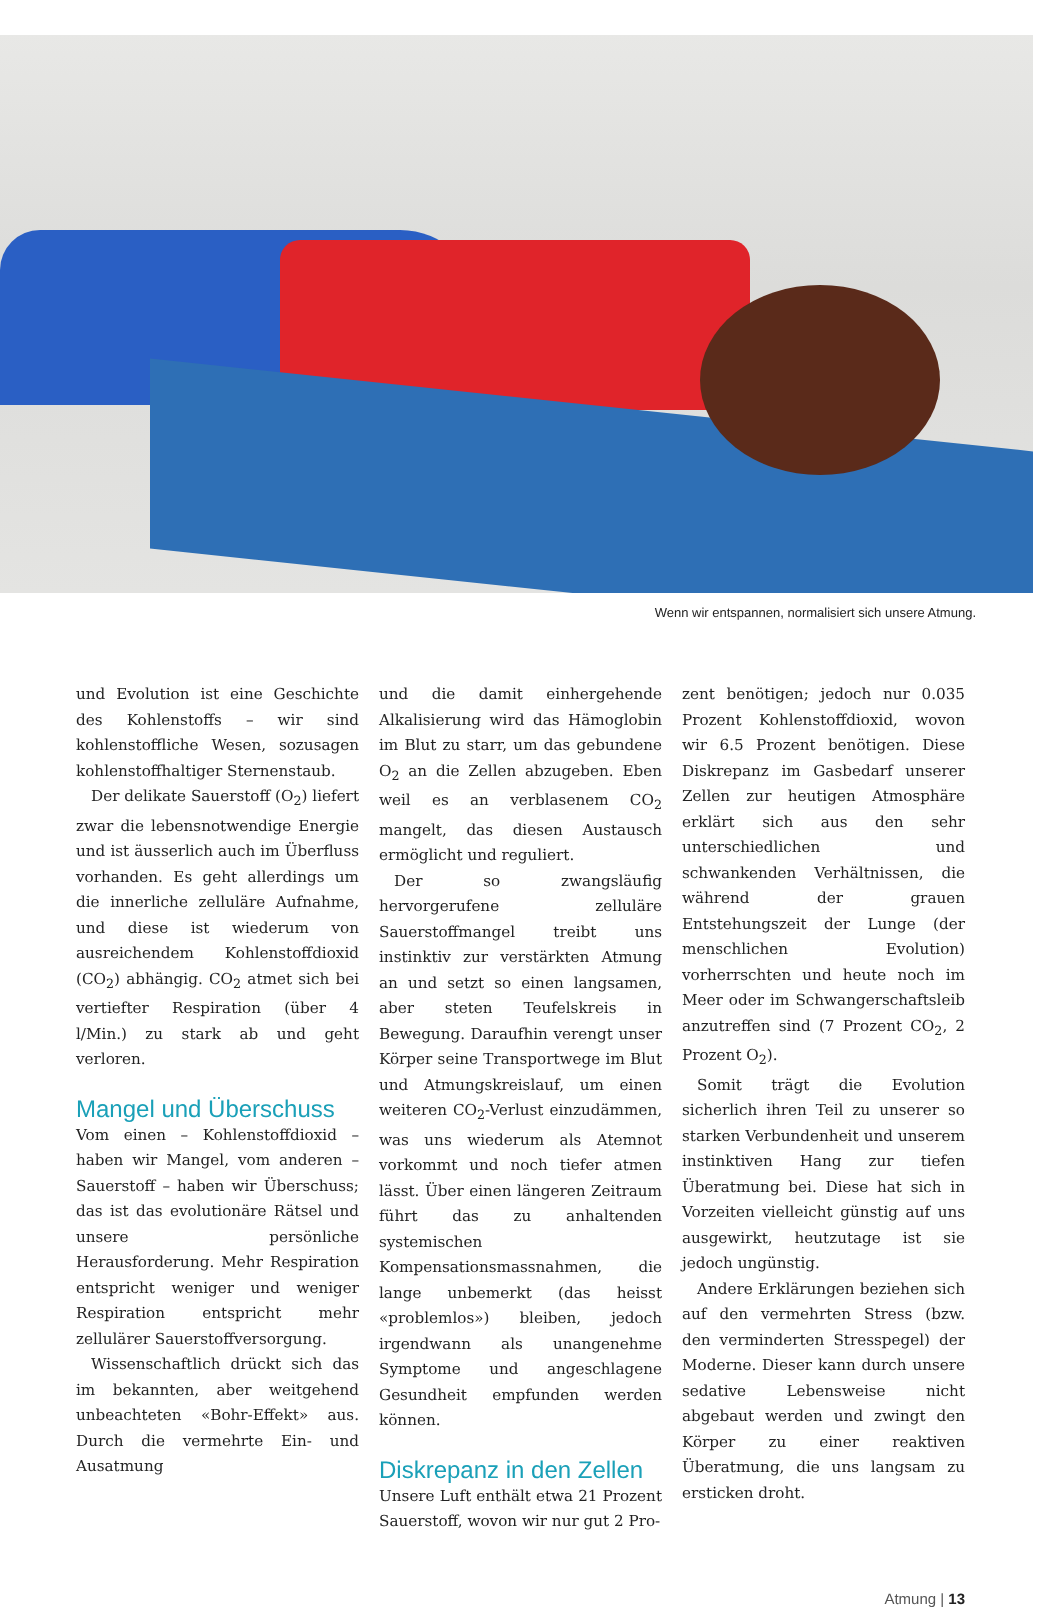Wenn wir entspannen, normalisiert sich unsere Atmung.
und Evolution ist eine Geschichte des Kohlenstoffs – wir sind kohlenstoffliche Wesen, sozusagen kohlenstoffhaltiger Sternenstaub.
Der delikate Sauerstoff (O<sub>2</sub>) liefert zwar die lebensnotwendige Energie und ist äusserlich auch im Überfluss vorhanden. Es geht allerdings um die innerliche zelluläre Aufnahme, und diese ist wiederum von ausreichendem Kohlenstoffdioxid (CO<sub>2</sub>) abhängig. CO<sub>2</sub> atmet sich bei vertiefter Respiration (über 4 l/Min.) zu stark ab und geht verloren.
Mangel und Überschuss
Vom einen – Kohlenstoffdioxid – haben wir Mangel, vom anderen – Sauerstoff – haben wir Überschuss; das ist das evolutionäre Rätsel und unsere persönliche Herausforderung. Mehr Respiration entspricht weniger und weniger Respiration entspricht mehr zellulärer Sauerstoffversorgung.
Wissenschaftlich drückt sich das im bekannten, aber weitgehend unbeachteten «Bohr-Effekt» aus. Durch die vermehrte Ein- und Ausatmung
und die damit einhergehende Alkalisierung wird das Hämoglobin im Blut zu starr, um das gebundene O<sub>2</sub> an die Zellen abzugeben. Eben weil es an verblasenem CO<sub>2</sub> mangelt, das diesen Austausch ermöglicht und reguliert.
Der so zwangsläufig hervorgerufene zelluläre Sauerstoffmangel treibt uns instinktiv zur verstärkten Atmung an und setzt so einen langsamen, aber steten Teufelskreis in Bewegung. Daraufhin verengt unser Körper seine Transportwege im Blut und Atmungskreislauf, um einen weiteren CO<sub>2</sub>-Verlust einzudämmen, was uns wiederum als Atemnot vorkommt und noch tiefer atmen lässt. Über einen längeren Zeitraum führt das zu anhaltenden systemischen Kompensationsmassnahmen, die lange unbemerkt (das heisst «problemlos») bleiben, jedoch irgendwann als unangenehme Symptome und angeschlagene Gesundheit empfunden werden können.
Diskrepanz in den Zellen
Unsere Luft enthält etwa 21 Prozent Sauerstoff, wovon wir nur gut 2 Pro-
zent benötigen; jedoch nur 0.035 Prozent Kohlenstoffdioxid, wovon wir 6.5 Prozent benötigen. Diese Diskrepanz im Gasbedarf unserer Zellen zur heutigen Atmosphäre erklärt sich aus den sehr unterschiedlichen und schwankenden Verhältnissen, die während der grauen Entstehungszeit der Lunge (der menschlichen Evolution) vorherrschten und heute noch im Meer oder im Schwangerschaftsleib anzutreffen sind (7 Prozent CO<sub>2</sub>, 2 Prozent O<sub>2</sub>).
Somit trägt die Evolution sicherlich ihren Teil zu unserer so starken Verbundenheit und unserem instinktiven Hang zur tiefen Überatmung bei. Diese hat sich in Vorzeiten vielleicht günstig auf uns ausgewirkt, heutzutage ist sie jedoch ungünstig.
Andere Erklärungen beziehen sich auf den vermehrten Stress (bzw. den verminderten Stresspegel) der Moderne. Dieser kann durch unsere sedative Lebensweise nicht abgebaut werden und zwingt den Körper zu einer reaktiven Überatmung, die uns langsam zu ersticken droht.
Atmung | 13